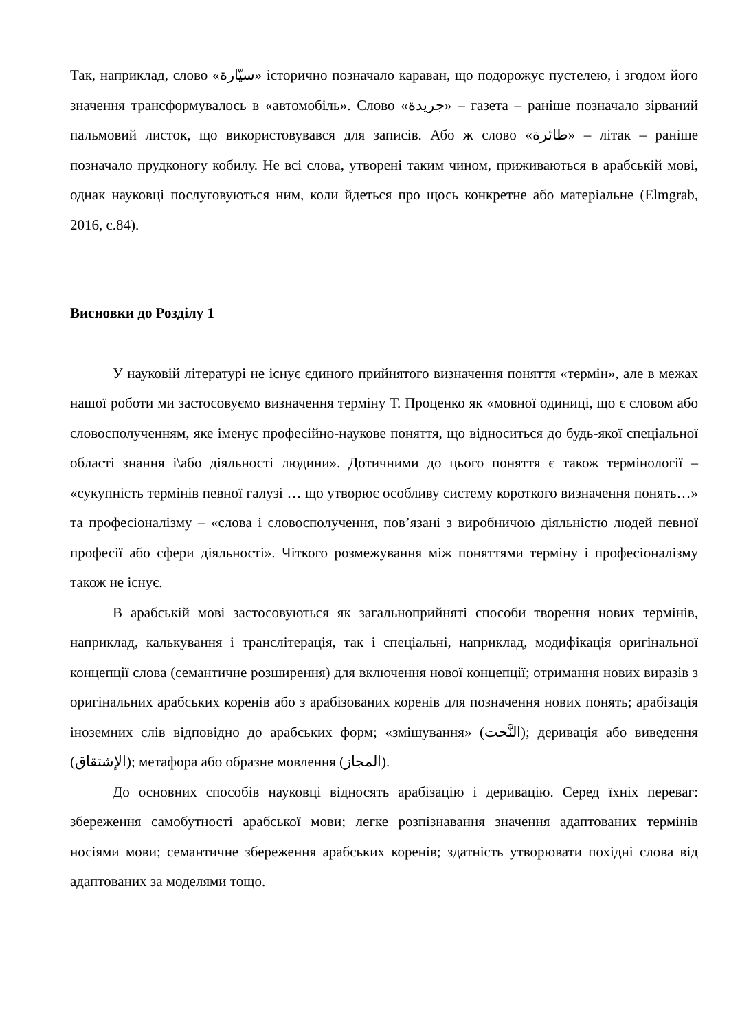Так, наприклад, слово «سيّارة» історично позначало караван, що подорожує пустелею, і згодом його значення трансформувалось в «автомобіль». Слово «جريدة» – газета – раніше позначало зірваний пальмовий листок, що використовувався для записів. Або ж слово «طائرة» – літак – раніше позначало прудконогу кобилу. Не всі слова, утворені таким чином, приживаються в арабській мові, однак науковці послуговуються ним, коли йдеться про щось конкретне або матеріальне (Elmgrab, 2016, с.84).
Висновки до Розділу 1
У науковій літературі не існує єдиного прийнятого визначення поняття «термін», але в межах нашої роботи ми застосовуємо визначення терміну Т. Проценко як «мовної одиниці, що є словом або словосполученням, яке іменує професійно-наукове поняття, що відноситься до будь-якої спеціальної області знання і\або діяльності людини». Дотичними до цього поняття є також термінології – «сукупність термінів певної галузі … що утворює особливу систему короткого визначення понять…» та професіоналізму – «слова і словосполучення, пов’язані з виробничою діяльністю людей певної професії або сфери діяльності». Чіткого розмежування між поняттями терміну і професіоналізму також не існує.
В арабській мові застосовуються як загальноприйняті способи творення нових термінів, наприклад, калькування і транслітерація, так і спеціальні, наприклад, модифікація оригінальної концепції слова (семантичне розширення) для включення нової концепції; отримання нових виразів з оригінальних арабських коренів або з арабізованих коренів для позначення нових понять; арабізація іноземних слів відповідно до арабських форм; «змішування» (النَّحت); деривація або виведення (الإشتقاق); метафора або образне мовлення (المجاز).
До основних способів науковці відносять арабізацію і деривацію. Серед їхніх переваг: збереження самобутності арабської мови; легке розпізнавання значення адаптованих термінів носіями мови; семантичне збереження арабських коренів; здатність утворювати похідні слова від адаптованих за моделями тощо.